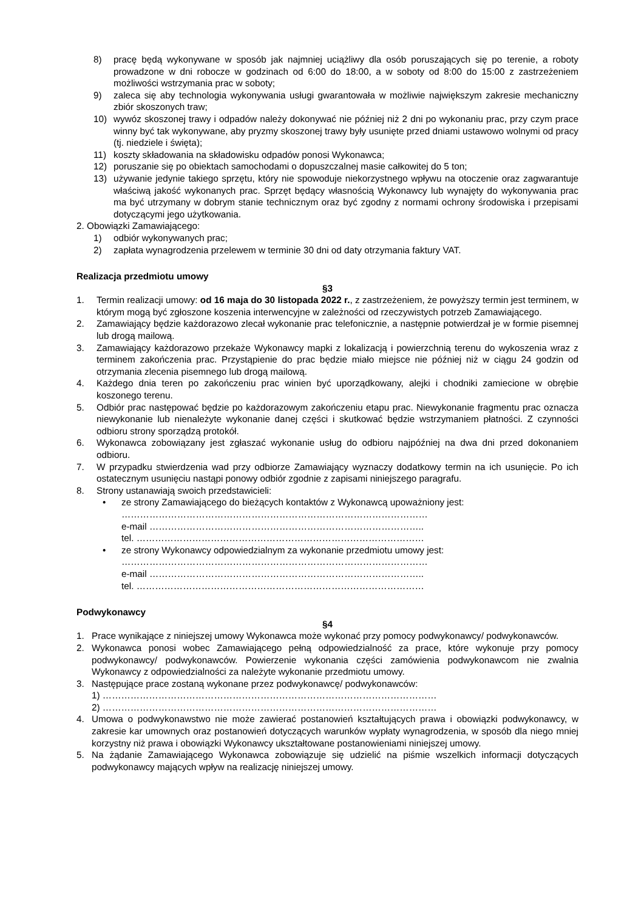8) pracę będą wykonywane w sposób jak najmniej uciążliwy dla osób poruszających się po terenie, a roboty prowadzone w dni robocze w godzinach od 6:00 do 18:00, a w soboty od 8:00 do 15:00 z zastrzeżeniem możliwości wstrzymania prac w soboty;
9) zaleca się aby technologia wykonywania usługi gwarantowała w możliwie największym zakresie mechaniczny zbiór skoszonych traw;
10) wywóz skoszonej trawy i odpadów należy dokonywać nie później niż 2 dni po wykonaniu prac, przy czym prace winny być tak wykonywane, aby pryzmy skoszonej trawy były usunięte przed dniami ustawowo wolnymi od pracy (tj. niedziele i święta);
11) koszty składowania na składowisku odpadów ponosi Wykonawca;
12) poruszanie się po obiektach samochodami o dopuszczalnej masie całkowitej do 5 ton;
13) używanie jedynie takiego sprzętu, który nie spowoduje niekorzystnego wpływu na otoczenie oraz zagwarantuje właściwą jakość wykonanych prac. Sprzęt będący własnością Wykonawcy lub wynajęty do wykonywania prac ma być utrzymany w dobrym stanie technicznym oraz być zgodny z normami ochrony środowiska i przepisami dotyczącymi jego użytkowania.
2. Obowiązki Zamawiającego:
1) odbiór wykonywanych prac;
2) zapłata wynagrodzenia przelewem w terminie 30 dni od daty otrzymania faktury VAT.
Realizacja przedmiotu umowy
§3
1. Termin realizacji umowy: od 16 maja do 30 listopada 2022 r., z zastrzeżeniem, że powyższy termin jest terminem, w którym mogą być zgłoszone koszenia interwencyjne w zależności od rzeczywistych potrzeb Zamawiającego.
2. Zamawiający będzie każdorazowo zlecał wykonanie prac telefonicznie, a następnie potwierdzał je w formie pisemnej lub drogą mailową.
3. Zamawiający każdorazowo przekaże Wykonawcy mapki z lokalizacją i powierzchnią terenu do wykoszenia wraz z terminem zakończenia prac. Przystąpienie do prac będzie miało miejsce nie później niż w ciągu 24 godzin od otrzymania zlecenia pisemnego lub drogą mailową.
4. Każdego dnia teren po zakończeniu prac winien być uporządkowany, alejki i chodniki zamiecione w obrębie koszonego terenu.
5. Odbiór prac następować będzie po każdorazowym zakończeniu etapu prac. Niewykonanie fragmentu prac oznacza niewykonanie lub nienależyte wykonanie danej części i skutkować będzie wstrzymaniem płatności. Z czynności odbioru strony sporządzą protokół.
6. Wykonawca zobowiązany jest zgłaszać wykonanie usług do odbioru najpóźniej na dwa dni przed dokonaniem odbioru.
7. W przypadku stwierdzenia wad przy odbiorze Zamawiający wyznaczy dodatkowy termin na ich usunięcie. Po ich ostatecznym usunięciu nastąpi ponowy odbiór zgodnie z zapisami niniejszego paragrafu.
8. Strony ustanawiają swoich przedstawicieli:
• ze strony Zamawiającego do bieżących kontaktów z Wykonawcą upoważniony jest:
………………………………………………………………………………………
e-mail ……………………………………………………………………………..
tel. …………………………………………………………………………………
• ze strony Wykonawcy odpowiedzialnym za wykonanie przedmiotu umowy jest:
………………………………………………………………………………………
e-mail ……………………………………………………………………………..
tel. …………………………………………………………………………………
Podwykonawcy
§4
1. Prace wynikające z niniejszej umowy Wykonawca może wykonać przy pomocy podwykonawcy/ podwykonawców.
2. Wykonawca ponosi wobec Zamawiającego pełną odpowiedzialność za prace, które wykonuje przy pomocy podwykonawcy/ podwykonawców. Powierzenie wykonania części zamówienia podwykonawcom nie zwalnia Wykonawcy z odpowiedzialności za należyte wykonanie przedmiotu umowy.
3. Następujące prace zostaną wykonane przez podwykonawcę/ podwykonawców:
1) ………………………………………………………………………………………………
2) ………………………………………………………………………………………………
4. Umowa o podwykonawstwo nie może zawierać postanowień kształtujących prawa i obowiązki podwykonawcy, w zakresie kar umownych oraz postanowień dotyczących warunków wypłaty wynagrodzenia, w sposób dla niego mniej korzystny niż prawa i obowiązki Wykonawcy ukształtowane postanowieniami niniejszej umowy.
5. Na żądanie Zamawiającego Wykonawca zobowiązuje się udzielić na piśmie wszelkich informacji dotyczących podwykonawcy mających wpływ na realizację niniejszej umowy.